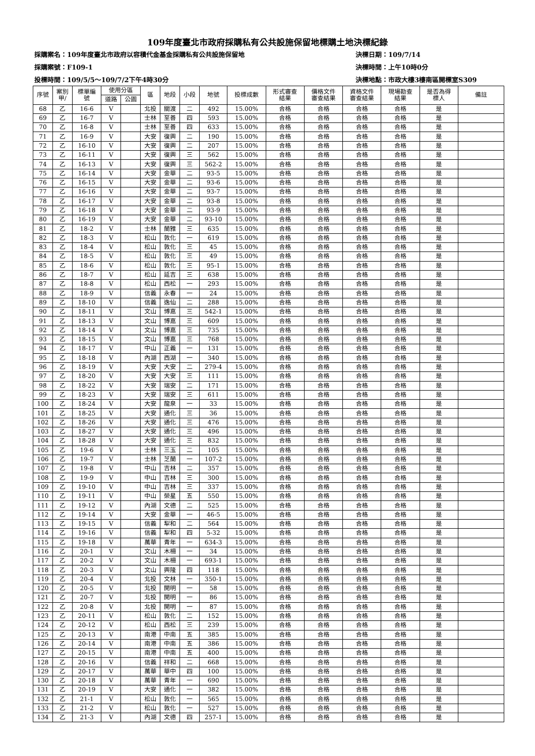109年度臺北市政府採購私有公共設施保留地標購土地決標紀錄
採購案名：109年度臺北市政府以容積代金基金採購私有公共設施保留地 決標日期：109/7/14
採購案號：F109-1 決標時間：上午10時0分
投標時間：109/5/5～109/7/2下午4時30分 決標地點：市政大樓3樓南區開標室S309
| 序號 | 案別 甲/ | 標單編 號 | 使用分區 | | 區 | 地段 | 小段 | 地號 | 投標成數 | 形式審查 結果 | 價格文件 審查結果 | 資格文件 審查結果 | 現場勘查 結果 | 是否為得 標人 | 備註 |
| --- | --- | --- | --- | --- | --- | --- | --- | --- | --- | --- | --- | --- | --- | --- | --- |
| | | | 道路 | 公園 | | | | | | | | | | | |
| 68 | 乙 | 16-6 | V | | 北投 | 關渡 | 二 | 492 | 15.00% | 合格 | 合格 | 合格 | 合格 | 是 | |
| 69 | 乙 | 16-7 | V | | 士林 | 至善 | 四 | 593 | 15.00% | 合格 | 合格 | 合格 | 合格 | 是 | |
| 70 | 乙 | 16-8 | V | | 士林 | 至善 | 四 | 633 | 15.00% | 合格 | 合格 | 合格 | 合格 | 是 | |
| 71 | 乙 | 16-9 | V | | 大安 | 復興 | 二 | 190 | 15.00% | 合格 | 合格 | 合格 | 合格 | 是 | |
| 72 | 乙 | 16-10 | V | | 大安 | 復興 | 二 | 207 | 15.00% | 合格 | 合格 | 合格 | 合格 | 是 | |
| 73 | 乙 | 16-11 | V | | 大安 | 復興 | 三 | 562 | 15.00% | 合格 | 合格 | 合格 | 合格 | 是 | |
| 74 | 乙 | 16-13 | V | | 大安 | 復興 | 三 | 562-2 | 15.00% | 合格 | 合格 | 合格 | 合格 | 是 | |
| 75 | 乙 | 16-14 | V | | 大安 | 金華 | 二 | 93-5 | 15.00% | 合格 | 合格 | 合格 | 合格 | 是 | |
| 76 | 乙 | 16-15 | V | | 大安 | 金華 | 二 | 93-6 | 15.00% | 合格 | 合格 | 合格 | 合格 | 是 | |
| 77 | 乙 | 16-16 | V | | 大安 | 金華 | 二 | 93-7 | 15.00% | 合格 | 合格 | 合格 | 合格 | 是 | |
| 78 | 乙 | 16-17 | V | | 大安 | 金華 | 二 | 93-8 | 15.00% | 合格 | 合格 | 合格 | 合格 | 是 | |
| 79 | 乙 | 16-18 | V | | 大安 | 金華 | 二 | 93-9 | 15.00% | 合格 | 合格 | 合格 | 合格 | 是 | |
| 80 | 乙 | 16-19 | V | | 大安 | 金華 | 二 | 93-10 | 15.00% | 合格 | 合格 | 合格 | 合格 | 是 | |
| 81 | 乙 | 18-2 | V | | 士林 | 蘭雅 | 三 | 635 | 15.00% | 合格 | 合格 | 合格 | 合格 | 是 | |
| 82 | 乙 | 18-3 | V | | 松山 | 敦化 | 一 | 619 | 15.00% | 合格 | 合格 | 合格 | 合格 | 是 | |
| 83 | 乙 | 18-4 | V | | 松山 | 敦化 | 三 | 45 | 15.00% | 合格 | 合格 | 合格 | 合格 | 是 | |
| 84 | 乙 | 18-5 | V | | 松山 | 敦化 | 三 | 49 | 15.00% | 合格 | 合格 | 合格 | 合格 | 是 | |
| 85 | 乙 | 18-6 | V | | 松山 | 敦化 | 三 | 95-1 | 15.00% | 合格 | 合格 | 合格 | 合格 | 是 | |
| 86 | 乙 | 18-7 | V | | 松山 | 延吉 | 三 | 638 | 15.00% | 合格 | 合格 | 合格 | 合格 | 是 | |
| 87 | 乙 | 18-8 | V | | 松山 | 西松 | 一 | 293 | 15.00% | 合格 | 合格 | 合格 | 合格 | 是 | |
| 88 | 乙 | 18-9 | V | | 信義 | 永春 | 一 | 24 | 15.00% | 合格 | 合格 | 合格 | 合格 | 是 | |
| 89 | 乙 | 18-10 | V | | 信義 | 逸仙 | 二 | 288 | 15.00% | 合格 | 合格 | 合格 | 合格 | 是 | |
| 90 | 乙 | 18-11 | V | | 文山 | 博嘉 | 三 | 542-1 | 15.00% | 合格 | 合格 | 合格 | 合格 | 是 | |
| 91 | 乙 | 18-13 | V | | 文山 | 博嘉 | 三 | 609 | 15.00% | 合格 | 合格 | 合格 | 合格 | 是 | |
| 92 | 乙 | 18-14 | V | | 文山 | 博嘉 | 三 | 735 | 15.00% | 合格 | 合格 | 合格 | 合格 | 是 | |
| 93 | 乙 | 18-15 | V | | 文山 | 博嘉 | 三 | 768 | 15.00% | 合格 | 合格 | 合格 | 合格 | 是 | |
| 94 | 乙 | 18-17 | V | | 中山 | 正義 | 一 | 131 | 15.00% | 合格 | 合格 | 合格 | 合格 | 是 | |
| 95 | 乙 | 18-18 | V | | 內湖 | 西湖 | 一 | 340 | 15.00% | 合格 | 合格 | 合格 | 合格 | 是 | |
| 96 | 乙 | 18-19 | V | | 大安 | 大安 | 二 | 279-4 | 15.00% | 合格 | 合格 | 合格 | 合格 | 是 | |
| 97 | 乙 | 18-20 | V | | 大安 | 大安 | 三 | 111 | 15.00% | 合格 | 合格 | 合格 | 合格 | 是 | |
| 98 | 乙 | 18-22 | V | | 大安 | 瑞安 | 二 | 171 | 15.00% | 合格 | 合格 | 合格 | 合格 | 是 | |
| 99 | 乙 | 18-23 | V | | 大安 | 瑞安 | 三 | 611 | 15.00% | 合格 | 合格 | 合格 | 合格 | 是 | |
| 100 | 乙 | 18-24 | V | | 大安 | 龍泉 | 一 | 33 | 15.00% | 合格 | 合格 | 合格 | 合格 | 是 | |
| 101 | 乙 | 18-25 | V | | 大安 | 通化 | 三 | 36 | 15.00% | 合格 | 合格 | 合格 | 合格 | 是 | |
| 102 | 乙 | 18-26 | V | | 大安 | 通化 | 三 | 476 | 15.00% | 合格 | 合格 | 合格 | 合格 | 是 | |
| 103 | 乙 | 18-27 | V | | 大安 | 通化 | 三 | 496 | 15.00% | 合格 | 合格 | 合格 | 合格 | 是 | |
| 104 | 乙 | 18-28 | V | | 大安 | 通化 | 三 | 832 | 15.00% | 合格 | 合格 | 合格 | 合格 | 是 | |
| 105 | 乙 | 19-6 | V | | 士林 | 三玉 | 二 | 105 | 15.00% | 合格 | 合格 | 合格 | 合格 | 是 | |
| 106 | 乙 | 19-7 | V | | 士林 | 芝蘭 | 一 | 107-2 | 15.00% | 合格 | 合格 | 合格 | 合格 | 是 | |
| 107 | 乙 | 19-8 | V | | 中山 | 吉林 | 二 | 357 | 15.00% | 合格 | 合格 | 合格 | 合格 | 是 | |
| 108 | 乙 | 19-9 | V | | 中山 | 吉林 | 三 | 300 | 15.00% | 合格 | 合格 | 合格 | 合格 | 是 | |
| 109 | 乙 | 19-10 | V | | 中山 | 吉林 | 三 | 337 | 15.00% | 合格 | 合格 | 合格 | 合格 | 是 | |
| 110 | 乙 | 19-11 | V | | 中山 | 榮星 | 五 | 550 | 15.00% | 合格 | 合格 | 合格 | 合格 | 是 | |
| 111 | 乙 | 19-12 | V | | 內湖 | 文德 | 二 | 525 | 15.00% | 合格 | 合格 | 合格 | 合格 | 是 | |
| 112 | 乙 | 19-14 | V | | 大安 | 金華 | 一 | 46-5 | 15.00% | 合格 | 合格 | 合格 | 合格 | 是 | |
| 113 | 乙 | 19-15 | V | | 信義 | 犁和 | 二 | 564 | 15.00% | 合格 | 合格 | 合格 | 合格 | 是 | |
| 114 | 乙 | 19-16 | V | | 信義 | 犁和 | 四 | 5-32 | 15.00% | 合格 | 合格 | 合格 | 合格 | 是 | |
| 115 | 乙 | 19-18 | V | | 萬華 | 青年 | 一 | 634-3 | 15.00% | 合格 | 合格 | 合格 | 合格 | 是 | |
| 116 | 乙 | 20-1 | V | | 文山 | 木柵 | 一 | 34 | 15.00% | 合格 | 合格 | 合格 | 合格 | 是 | |
| 117 | 乙 | 20-2 | V | | 文山 | 木柵 | 一 | 693-1 | 15.00% | 合格 | 合格 | 合格 | 合格 | 是 | |
| 118 | 乙 | 20-3 | V | | 文山 | 興隆 | 四 | 118 | 15.00% | 合格 | 合格 | 合格 | 合格 | 是 | |
| 119 | 乙 | 20-4 | V | | 北投 | 文林 | 一 | 350-1 | 15.00% | 合格 | 合格 | 合格 | 合格 | 是 | |
| 120 | 乙 | 20-5 | V | | 北投 | 開明 | 一 | 58 | 15.00% | 合格 | 合格 | 合格 | 合格 | 是 | |
| 121 | 乙 | 20-7 | V | | 北投 | 開明 | 一 | 86 | 15.00% | 合格 | 合格 | 合格 | 合格 | 是 | |
| 122 | 乙 | 20-8 | V | | 北投 | 開明 | 一 | 87 | 15.00% | 合格 | 合格 | 合格 | 合格 | 是 | |
| 123 | 乙 | 20-11 | V | | 松山 | 敦化 | 二 | 152 | 15.00% | 合格 | 合格 | 合格 | 合格 | 是 | |
| 124 | 乙 | 20-12 | V | | 松山 | 西松 | 三 | 239 | 15.00% | 合格 | 合格 | 合格 | 合格 | 是 | |
| 125 | 乙 | 20-13 | V | | 南港 | 中南 | 五 | 385 | 15.00% | 合格 | 合格 | 合格 | 合格 | 是 | |
| 126 | 乙 | 20-14 | V | | 南港 | 中南 | 五 | 386 | 15.00% | 合格 | 合格 | 合格 | 合格 | 是 | |
| 127 | 乙 | 20-15 | V | | 南港 | 中南 | 五 | 400 | 15.00% | 合格 | 合格 | 合格 | 合格 | 是 | |
| 128 | 乙 | 20-16 | V | | 信義 | 祥和 | 二 | 668 | 15.00% | 合格 | 合格 | 合格 | 合格 | 是 | |
| 129 | 乙 | 20-17 | V | | 萬華 | 華中 | 四 | 100 | 15.00% | 合格 | 合格 | 合格 | 合格 | 是 | |
| 130 | 乙 | 20-18 | V | | 萬華 | 青年 | 一 | 690 | 15.00% | 合格 | 合格 | 合格 | 合格 | 是 | |
| 131 | 乙 | 20-19 | V | | 大安 | 通化 | 一 | 382 | 15.00% | 合格 | 合格 | 合格 | 合格 | 是 | |
| 132 | 乙 | 21-1 | V | | 松山 | 敦化 | 一 | 565 | 15.00% | 合格 | 合格 | 合格 | 合格 | 是 | |
| 133 | 乙 | 21-2 | V | | 松山 | 敦化 | 一 | 527 | 15.00% | 合格 | 合格 | 合格 | 合格 | 是 | |
| 134 | 乙 | 21-3 | V | | 內湖 | 文德 | 四 | 257-1 | 15.00% | 合格 | 合格 | 合格 | 合格 | 是 | |